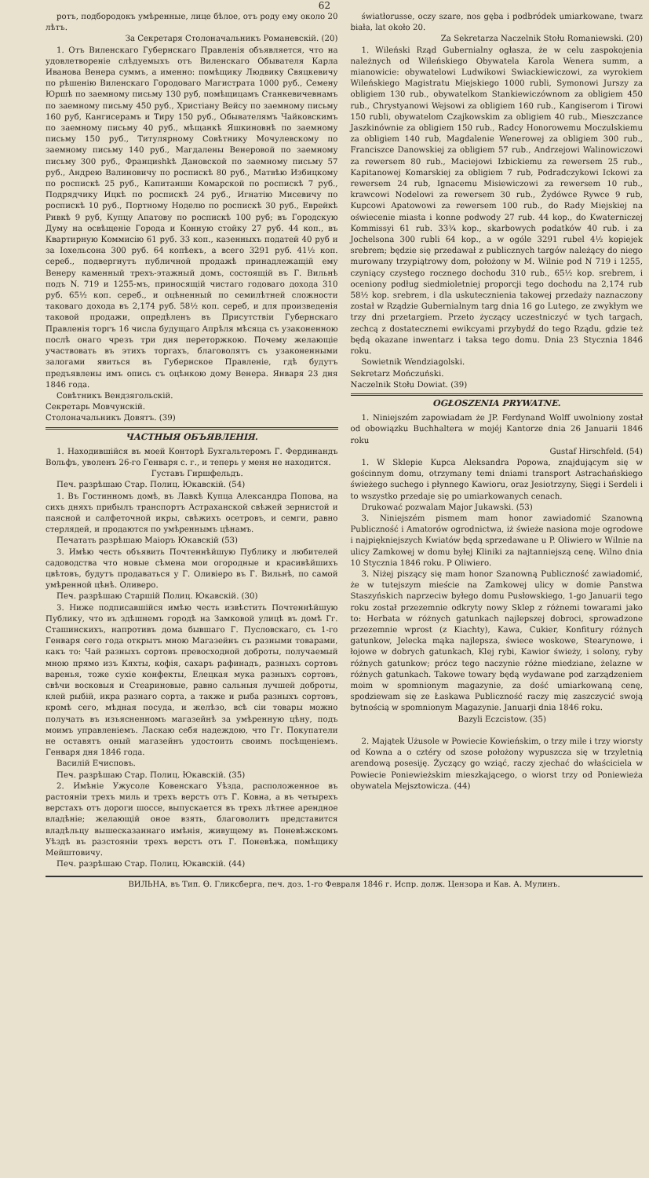62
ротъ, подбородокъ умѣренные, лице бѣлое, отъ роду ему около 20 лѣтъ.
За Секретаря Столоначальникъ Романевскій. (20)
1. Отъ Виленскаго Губернскаго Правленія объявляется, что на удовлетвореніе слѣдуемыхъ отъ Виленскаго Обывателя Карла Иванова Венера суммъ, а именно: помѣщику Людвику Свяцкевичу по рѣшенію Виленскаго Городоваго Магистрата 1000 руб., Семену Юршѣ по заемному письму 130 руб, помѣщицамъ Станкевичевнамъ по заемному письму 450 руб., Христіану Вейсу по заемному письму 160 руб, Кангисерамъ и Тиру 150 руб., Обывателямъ Чайковскимъ по заемному письму 40 руб., мѣщанкѣ Яшкиновнѣ по заемному письму 150 руб., Титулярному Совѣтнику Мочулевскому по заемному письму 140 руб., Магдалены Венеровой по заемному письму 300 руб., Франциshkѣ Дановской по заемному письму 57 руб., Андрею Валиновичу по роспискѣ 80 руб., Матвѣю Избицкому по роспискѣ 25 руб., Капитанши Комарской по роспискѣ 7 руб., Подрядчику Ицкѣ по роспискѣ 24 руб., Игнатію Мисевичу по роспискѣ 10 руб., Портному Ноделю по роспискѣ 30 руб., Еврейкѣ Ривкѣ 9 руб, Купцу Апатову по роспискѣ 100 руб; въ Городскую Думу на освѣщеніе Города и Конную стойку 27 руб. 44 коп., въ Квартирную Коммисію 61 руб. 33 коп., казенныхъ податей 40 руб и за Іохельсона 300 руб. 64 копѣекъ, а всего 3291 руб. 41½ коп. сереб., подвергнутъ публичной продажѣ принадлежащій ему Венеру каменный трехъ-этажный домъ, состоящій въ Г. Вильнѣ подъ N. 719 и 1255-мъ, приносящій чистаго годоваго дохода 310 руб. 65½ коп. сереб., и оцѣненный по семилѣтней сложности таковаго дохода въ 2,174 руб. 58½ коп. сереб, и для произведенія таковой продажи, опредѣленъ въ Присутствіи Губернскаго Правленія торгъ 16 числа будущаго Апрѣля мѣсяца съ узаконенною послѣ онаго чрезъ три дня переторжкою. Почему желающіе участвовать въ этихъ торгахъ, благоволятъ съ узаконенными залогами явиться въ Губернское Правленіе, гдѣ будутъ предъявлены имъ опись съ оцѣнкою дому Венера. Января 23 дня 1846 года.
Совѣтникъ Вендзягольскій.
Секретарь Мовчунскій.
Столоначальникъ Довятъ. (39)
ЧАСТНЫЯ ОБЪЯВЛЕНІЯ.
1. Находившійся въ моей Конторѣ Бухгальтеромъ Г. Фердинандъ Вольфъ, уволенъ 26-го Генваря с. г., и теперь у меня не находится.
Густавъ Гиршфельдъ.
Печ. разрѣшаю Стар. Полиц. Юкавскій. (54)
1. Въ Гостинномъ домѣ, въ Лавкѣ Купца Александра Попова, на сихъ дняхъ прибылъ транспортъ Астраханской свѣжей зернистой и паясной и салфеточной икры, свѣжихъ осетровъ, и семги, равно стерлядей, и продаются по умѣреннымъ цѣнамъ.
Печатать разрѣшаю Маіоръ Юкавскій (53)
3. Имѣю честь объявить Почтеннѣйшую Публику и любителей садоводства что новые сѣмена мои огородные и красивѣйшихъ цвѣтовъ, будутъ продаваться у Г. Оливіеро въ Г. Вильнѣ, по самой умѣренной цѣнѣ. Оливеро.
Печ. разрѣшаю Старшій Полиц. Юкавскій. (30)
3. Ниже подписавшійся имѣю честь извѣстить Почтеннѣйшую Публику, что въ здѣшнемъ городѣ на Замковой улицѣ въ домѣ Гг. Сташинскихъ, напротивъ дома бывшаго Г. Пусловскаго, съ 1-го Генваря сего года открытъ мною Магазейнъ съ разными товарами, какъ то: Чай разныхъ сортовъ превосходной доброты, получаемый мною прямо изъ Кяхты, кофія, сахаръ рафинадъ, разныхъ сортовъ варенья, тоже сухіе конфекты, Елецкая мука разныхъ сортовъ, свѣчи восковыя и Стеариновые, равно сальныя лучшей доброты, клей рыбій, икра разнаго сорта, а также и рыба разныхъ сортовъ, кромѣ сего, мѣдная посуда, и желѣзо, всѣ сіи товары можно получать въ изъясненномъ магазейнѣ за умѣренную цѣну, подъ моимъ управленіемъ. Ласкаю себя надеждою, что Гг. Покупатели не оставятъ оный магазейнъ удостоить своимъ посѣщеніемъ. Генваря дня 1846 года.
Василій Ечисповъ.
Печ. разрѣшаю Стар. Полиц. Юкавскій. (35)
2. Имѣніе Ужусоле Ковенскаго Уѣзда, расположенное въ растояніи трехъ миль и трехъ верстъ отъ Г. Ковна, а въ четырехъ верстахъ отъ дороги шоссе, выпускается въ трехъ лѣтнее арендное владѣніе; желающій оное взять, благоволитъ представится владѣльцу вышесказаннаго имѣнія, живущему въ Поневѣжскомъ Уѣздѣ въ разстояніи трехъ верстъ отъ Г. Поневѣжа, помѣщику Мейштовичу.
Печ. разрѣшаю Стар. Полиц. Юкавскій. (44)
światłorusse, oczy szare, nos gęba i podbródek umiarkowane, twarz biała, lat około 20.
Za Sekretarza Naczelnik Stołu Romaniewski. (20)
1. Wileński Rząd Gubernialny ogłasza, że w celu zaspokojenia należnych od Wileńskiego Obywatela Karola Wenera summ, a mianowicie: obywatelowi Ludwikowi Swiackiewiczowi, za wyrokiem Wileńskiego Magistratu Miejskiego 1000 rubli, Symonowi Jurszy za obligiem 130 rub., obywatelkom Stankiewiczównom za obligiem 450 rub., Chrystyanowi Wejsowi za obligiem 160 rub., Kangiserom i Tirowi 150 rubli, obywatelom Czajkowskim za obligiem 40 rub., Mieszczance Jaszkinównie za obligiem 150 rub., Radcy Honorowemu Moczulskiemu za obligiem 140 rub, Magdalenie Wenerowej za obligiem 300 rub., Franciszce Danowskiej za obligiem 57 rub., Andrzejowi Walinowiczowi za rewersem 80 rub., Maciejowi Izbickiemu za rewersem 25 rub., Kapitanowej Komarskiej za obligiem 7 rub, Podradczykowi Ickowi za rewersem 24 rub, Ignacemu Misiewiczowi za rewersem 10 rub., krawcowi Nodelowi za rewersem 30 rub., Żydówce Rywce 9 rub, Kupcowi Apatowowi za rewersem 100 rub., do Rady Miejskiej na oświecenie miasta i konne podwody 27 rub. 44 kop., do Kwaterniczej Kommissyi 61 rub. 33¾ kop., skarbowych podatków 40 rub. i za Jochelsona 300 rubli 64 kop., a w ogóle 3291 rubel 4½ kopiejek srebrem; będzie się przedawał z publicznych targów należący do niego murowany trzypiątrowy dom, położony w M. Wilnie pod N 719 i 1255, czyniący czystego rocznego dochodu 310 rub., 65½ kop. srebrem, i oceniony podług siedmioletniej proporcji tego dochodu na 2,174 rub 58½ kop. srebrem, i dla uskutecznienia takowej przedaży naznaczony został w Rządzie Gubernialnym targ dnia 16 go Lutego, ze zwykłym we trzy dni przetargiem. Przeto życzący uczestniczyć w tych targach, zechcą z dostatecznemi ewikcyami przybydź do tego Rządu, gdzie też będą okazane inwentarz i taksa tego domu. Dnia 23 Stycznia 1846 roku.
Sowietnik Wendziagolski.
Sekretarz Mończuński.
Naczelnik Stołu Dowiat. (39)
OGŁOSZENIA PRYWATNE.
1. Niniejszém zapowiadam że JP. Ferdynand Wolff uwolniony został od obowiązku Buchhaltera w mojéj Kantorze dnia 26 Januarii 1846 roku
Gustaf Hirschfeld. (54)
1. W Sklepie Kupca Aleksandra Popowa, znajdującym się w gościnnym domu, otrzymany temi dniami transport Astrachańskiego świeżego suchego i płynnego Kawioru, oraz Jesiotrzyny, Sięgi i Serdeli i to wszystko przedaje się po umiarkowanych cenach.
Drukować pozwalam Major Jukawski. (53)
3. Niniejszém pismem mam honor zawiadomić Szanowną Publiczność i Amatorów ogrodnictwa, iż świeże nasiona moje ogrodowe i najpiękniejszych Kwiatów będą sprzedawane u P. Oliwiero w Wilnie na ulicy Zamkowej w domu byłej Kliniki za najtanniejszą cenę. Wilno dnia 10 Stycznia 1846 roku. P Oliwiero.
3. Niżej piszący się mam honor Szanowną Publiczność zawiadomić, że w tutejszym mieście na Zamkowej ulicy w domie Panstwa Staszyńskich naprzeciw byłego domu Pusłowskiego, 1-go Januarii tego roku został przezemnie odkryty nowy Sklep z różnemi towarami jako to: Herbata w różnych gatunkach najlepszej dobroci, sprowadzone przezemnie wprost (z Kiachty), Kawa, Cukier, Konfitury różnych gatunkow, Jelecka mąka najlepsza, świece woskowe, Stearynowe, i łojowe w dobrych gatunkach, Klej rybi, Kawior świeży, i solony, ryby różnych gatunkow; prócz tego naczynie różne miedziane, żelazne w różnych gatunkach. Takowe towary będą wydawane pod zarządzeniem moim w spomnionym magazynie, za dość umiarkowaną cenę, spodziewam się ze Łaskawa Publiczność raczy mię zaszczycić swoją bytnością w spomnionym Magazynie. Januarji dnia 1846 roku.
Bazyli Eczcistow. (35)
2. Majątek Użusole w Powiecie Kowieńskim, o trzy mile i trzy wiorsty od Kowna a o cztéry od szose położony wypuszcza się w trzyletnią arendową posesiję. Życzący go wziąć, raczy zjechać do właściciela w Powiecie Poniewieżskim mieszkającego, o wiorst trzy od Poniewieża obywatela Mejsztowicza. (44)
ВИЛЬНА, въ Тип. Ѳ. Гликсберга, печ. доз. 1-го Февраля 1846 г. Испр. долж. Цензора и Кав. А. Мулинъ.